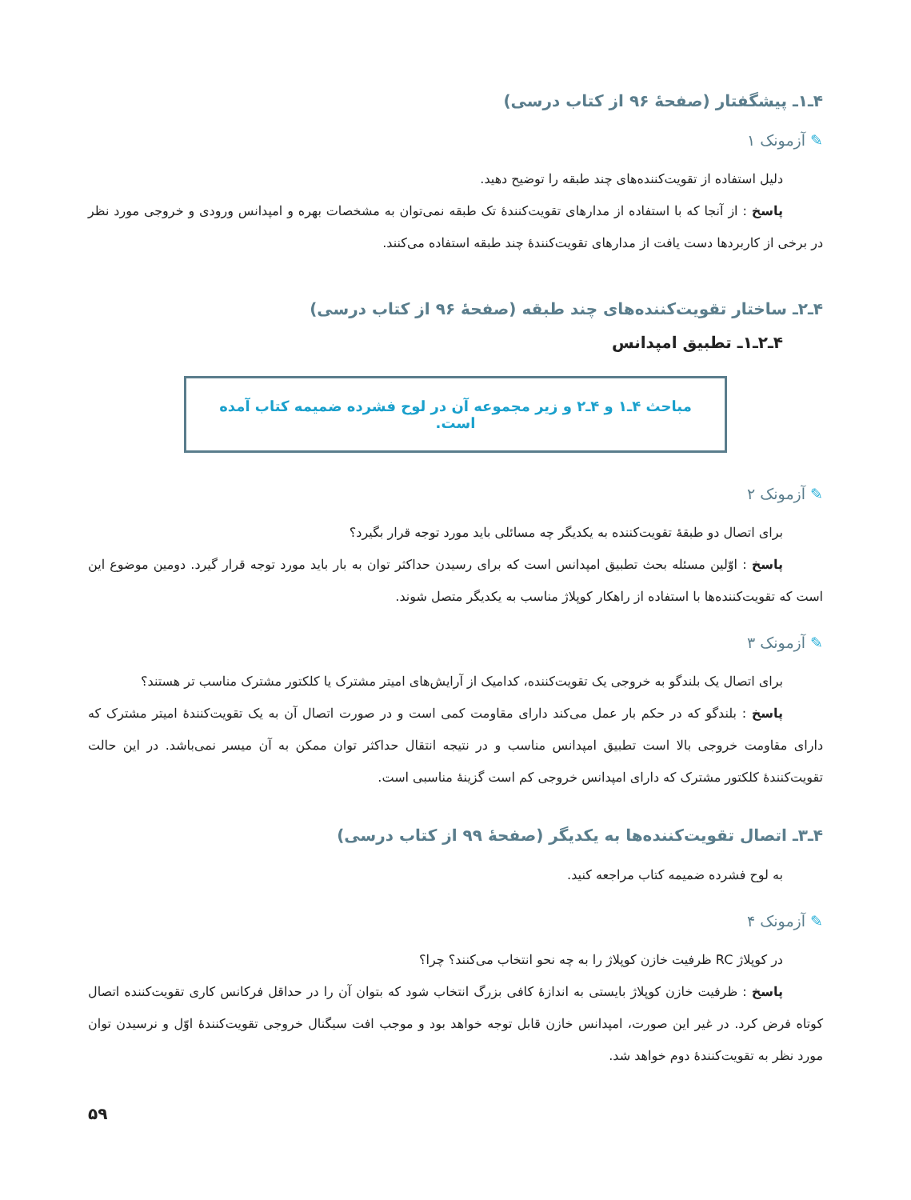۴ـ۱ـ پیشگفتار (صفحهٔ ۹۶ از کتاب درسی)
✎ آزمونک ۱
دلیل استفاده از تقویت‌کننده‌های چند طبقه را توضیح دهید.
پاسخ : از آنجا که با استفاده از مدارهای تقویت‌کنندهٔ تک طبقه نمی‌توان به مشخصات بهره و امپدانس ورودی و خروجی مورد نظر در برخی از کاربردها دست یافت از مدارهای تقویت‌کنندهٔ چند طبقه استفاده می‌کنند.
۴ـ۲ـ ساختار تقویت‌کننده‌های چند طبقه (صفحهٔ ۹۶ از کتاب درسی)
۴ـ۲ـ۱ـ تطبیق امپدانس
مباحث ۴ـ۱ و ۴ـ۲ و زیر مجموعه آن در لوح فشرده ضمیمه کتاب آمده است.
✎ آزمونک ۲
برای اتصال دو طبقهٔ تقویت‌کننده به یکدیگر چه مسائلی باید مورد توجه قرار بگیرد؟
پاسخ : اوّلین مسئله بحث تطبیق امپدانس است که برای رسیدن حداکثر توان به بار باید مورد توجه قرار گیرد. دومین موضوع این است که تقویت‌کننده‌ها با استفاده از راهکار کوپلاژ مناسب به یکدیگر متصل شوند.
✎ آزمونک ۳
برای اتصال یک بلندگو به خروجی یک تقویت‌کننده، کدامیک از آرایش‌های امیتر مشترک یا کلکتور مشترک مناسب تر هستند؟
پاسخ : بلندگو که در حکم بار عمل می‌کند دارای مقاومت کمی است و در صورت اتصال آن به یک تقویت‌کنندهٔ امیتر مشترک که دارای مقاومت خروجی بالا است تطبیق امپدانس مناسب و در نتیجه انتقال حداکثر توان ممکن به آن میسر نمی‌باشد. در این حالت تقویت‌کنندهٔ کلکتور مشترک که دارای امپدانس خروجی کم است گزینهٔ مناسبی است.
۴ـ۳ـ اتصال تقویت‌کننده‌ها به یکدیگر (صفحهٔ ۹۹ از کتاب درسی)
به لوح فشرده ضمیمه کتاب مراجعه کنید.
✎ آزمونک ۴
در کوپلاژ RC ظرفیت خازن کوپلاژ را به چه نحو انتخاب می‌کنند؟ چرا؟
پاسخ : ظرفیت خازن کوپلاژ بایستی به اندازهٔ کافی بزرگ انتخاب شود که بتوان آن را در حداقل فرکانس کاری تقویت‌کننده اتصال کوتاه فرض کرد. در غیر این صورت، امپدانس خازن قابل توجه خواهد بود و موجب افت سیگنال خروجی تقویت‌کنندهٔ اوّل و نرسیدن توان مورد نظر به تقویت‌کنندهٔ دوم خواهد شد.
۵۹